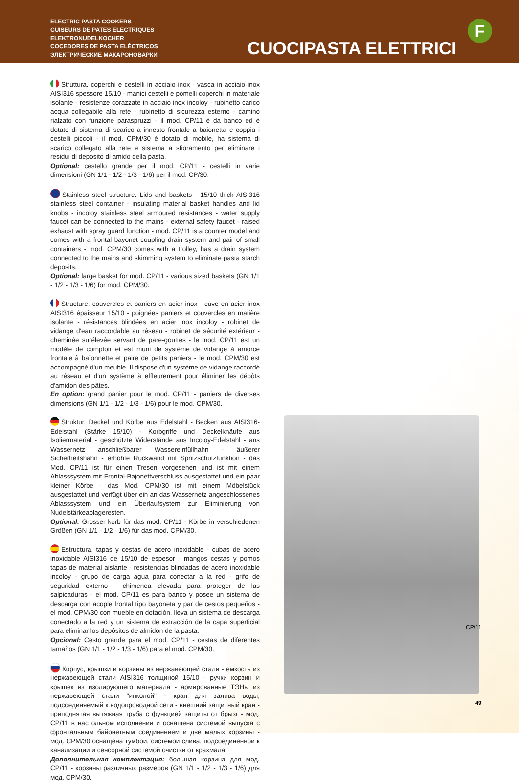ELECTRIC PASTA COOKERS
CUISEURS DE PATES ELECTRIQUES
ELEKTRONUDELKOCHER
COCEDORES DE PASTA ELÉCTRICOS
ЭЛЕКТРИЧЕСКИЕ МАКАРОНОВАРКИ
CUOCIPASTA ELETTRICI
F
Struttura, coperchi e cestelli in acciaio inox - vasca in acciaio inox AISI316 spessore 15/10 - manici cestelli e pomelli coperchi in materiale isolante - resistenze corazzate in acciaio inox incoloy - rubinetto carico acqua collegabile alla rete - rubinetto di sicurezza esterno - camino rialzato con funzione paraspruzzi - il mod. CP/11 è da banco ed è dotato di sistema di scarico a innesto frontale a baionetta e coppia i cestelli piccoli - il mod. CPM/30 è dotato di mobile, ha sistema di scarico collegato alla rete e sistema a sfioramento per eliminare i residui di deposito di amido della pasta.
Optional: cestello grande per il mod. CP/11 - cestelli in varie dimensioni (GN 1/1 - 1/2 - 1/3 - 1/6) per il mod. CP/30.
Stainless steel structure. Lids and baskets - 15/10 thick AISI316 stainless steel container - insulating material basket handles and lid knobs - incoloy stainless steel armoured resistances - water supply faucet can be connected to the mains - external safety faucet - raised exhaust with spray guard function - mod. CP/11 is a counter model and comes with a frontal bayonet coupling drain system and pair of small containers - mod. CPM/30 comes with a trolley, has a drain system connected to the mains and skimming system to eliminate pasta starch deposits.
Optional: large basket for mod. CP/11 - various sized baskets (GN 1/1 - 1/2 - 1/3 - 1/6) for mod. CPM/30.
Structure, couvercles et paniers en acier inox - cuve en acier inox AISI316 épaisseur 15/10 - poignées paniers et couvercles en matière isolante - résistances blindées en acier inox incoloy - robinet de vidange d'eau raccordable au réseau - robinet de sécurité extérieur - cheminée surélevée servant de pare-gouttes - le mod. CP/11 est un modèle de comptoir et est muni de système de vidange à amorce frontale à baïonnette et paire de petits paniers - le mod. CPM/30 est accompagné d'un meuble. Il dispose d'un système de vidange raccordé au réseau et d'un système à effleurement pour éliminer les dépôts d'amidon des pâtes.
En option: grand panier pour le mod. CP/11 - paniers de diverses dimensions (GN 1/1 - 1/2 - 1/3 - 1/6) pour le mod. CPM/30.
Struktur, Deckel und Körbe aus Edelstahl - Becken aus AISI316-Edelstahl (Stärke 15/10) - Korbgriffe und Deckelknäufe aus Isoliermaterial - geschützte Widerstände aus Incoloy-Edelstahl - ans Wassernetz anschließbarer Wassereinfüllhahn - äußerer Sicherheitshahn - erhöhte Rückwand mit Spritzschutzfunktion - das Mod. CP/11 ist für einen Tresen vorgesehen und ist mit einem Ablasssystem mit Frontal-Bajonettverschluss ausgestattet und ein paar kleiner Körbe - das Mod. CPM/30 ist mit einem Möbelstück ausgestattet und verfügt über ein an das Wassernetz angeschlossenes Ablasssystem und ein Überlaufsystem zur Eliminierung von Nudelstärkeablageresten.
Optional: Grosser korb für das mod. CP/11 - Körbe in verschiedenen Größen (GN 1/1 - 1/2 - 1/6) für das mod. CPM/30.
Estructura, tapas y cestas de acero inoxidable - cubas de acero inoxidable AISI316 de 15/10 de espesor - mangos cestas y pomos tapas de material aislante - resistencias blindadas de acero inoxidable incoloy - grupo de carga agua para conectar a la red - grifo de seguridad externo - chimenea elevada para proteger de las salpicaduras - el mod. CP/11 es para banco y posee un sistema de descarga con acople frontal tipo bayoneta y par de cestos pequeños - el mod. CPM/30 con mueble en dotación, lleva un sistema de descarga conectado a la red y un sistema de extracción de la capa superficial para eliminar los depósitos de almidón de la pasta.
Opcional: Cesto grande para el mod. CP/11 - cestas de diferentes tamaños (GN 1/1 - 1/2 - 1/3 - 1/6) para el mod. CPM/30.
Корпус, крышки и корзины из нержавеющей стали - емкость из нержавеющей стали AISI316 толщиной 15/10 - ручки корзин и крышек из изолирующего материала - армированные ТЭНы из нержавеющей стали "инколой" - кран для залива воды, подсоединяемый к водопроводной сети - внешний защитный кран - приподнятая вытяжная труба с функцией защиты от брызг - мод. CP/11 в настольном исполнении и оснащена системой выпуска с фронтальным байонетным соединением и две малых корзины - мод. CPM/30 оснащена тумбой, системой слива, подсоединенной к канализации и сенсорной системой очистки от крахмала.
Дополнительная комплектация: большая корзина для мод. CP/11 - корзины различных размеров (GN 1/1 - 1/2 - 1/3 - 1/6) для мод. CPM/30.
CP/11
49